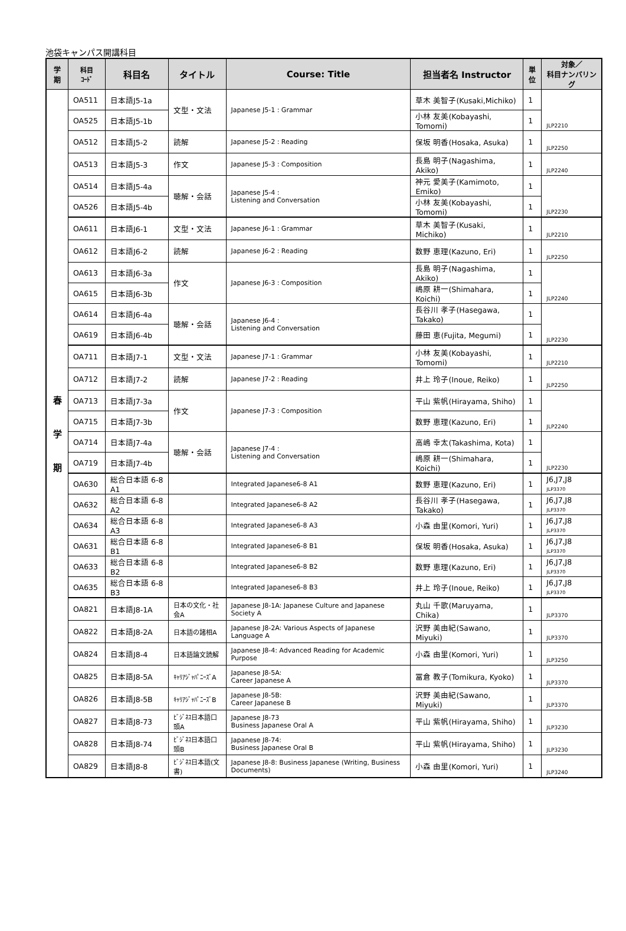池袋キャンパス開講科目
| 学 期 | 科目 ｺｰﾄﾞ | 科目名 | タイトル | Course: Title | 担当者名 Instructor | 単 位 | 対象／ 科目ナンバリング |
| --- | --- | --- | --- | --- | --- | --- | --- |
| 春 学 期 | OA511 | 日本語J5-1a | 文型・文法 | Japanese J5-1 : Grammar | 草木 美智子(Kusaki,Michiko) | 1 | JLP2210 |
| | OA525 | 日本語J5-1b | | | 小林 友美(Kobayashi, Tomomi) | 1 | |
| | OA512 | 日本語J5-2 | 読解 | Japanese J5-2 : Reading | 保坂 明香(Hosaka, Asuka) | 1 | JLP2250 |
| | OA513 | 日本語J5-3 | 作文 | Japanese J5-3 : Composition | 長島 明子(Nagashima, Akiko) | 1 | JLP2240 |
| | OA514 | 日本語J5-4a | 聴解・会話 | Japanese J5-4 : Listening and Conversation | 神元 愛美子(Kamimoto, Emiko) | 1 | JLP2230 |
| | OA526 | 日本語J5-4b | | | 小林 友美(Kobayashi, Tomomi) | 1 | |
| | OA611 | 日本語J6-1 | 文型・文法 | Japanese J6-1 : Grammar | 草木 美智子(Kusaki, Michiko) | 1 | JLP2210 |
| | OA612 | 日本語J6-2 | 読解 | Japanese J6-2 : Reading | 数野 恵理(Kazuno, Eri) | 1 | JLP2250 |
| | OA613 | 日本語J6-3a | 作文 | Japanese J6-3 : Composition | 長島 明子(Nagashima, Akiko) | 1 | JLP2240 |
| | OA615 | 日本語J6-3b | | | 嶋原 耕一(Shimahara, Koichi) | 1 | |
| | OA614 | 日本語J6-4a | 聴解・会話 | Japanese J6-4 : Listening and Conversation | 長谷川 孝子(Hasegawa, Takako) | 1 | JLP2230 |
| | OA619 | 日本語J6-4b | | | 藤田 恵(Fujita, Megumi) | 1 | |
| | OA711 | 日本語J7-1 | 文型・文法 | Japanese J7-1 : Grammar | 小林 友美(Kobayashi, Tomomi) | 1 | JLP2210 |
| | OA712 | 日本語J7-2 | 読解 | Japanese J7-2 : Reading | 井上 玲子(Inoue, Reiko) | 1 | JLP2250 |
| | OA713 | 日本語J7-3a | 作文 | Japanese J7-3 : Composition | 平山 紫帆(Hirayama, Shiho) | 1 | JLP2240 |
| | OA715 | 日本語J7-3b | | | 数野 恵理(Kazuno, Eri) | 1 | |
| | OA714 | 日本語J7-4a | 聴解・会話 | Japanese J7-4 : Listening and Conversation | 高嶋 幸太(Takashima, Kota) | 1 | JLP2230 |
| | OA719 | 日本語J7-4b | | | 嶋原 耕一(Shimahara, Koichi) | 1 | |
| | OA630 | 総合日本語 6-8 A1 | | Integrated Japanese6-8 A1 | 数野 恵理(Kazuno, Eri) | 1 | J6,J7,J8 JLP3370 |
| | OA632 | 総合日本語 6-8 A2 | | Integrated Japanese6-8 A2 | 長谷川 孝子(Hasegawa, Takako) | 1 | J6,J7,J8 JLP3370 |
| | OA634 | 総合日本語 6-8 A3 | | Integrated Japanese6-8 A3 | 小森 由里(Komori, Yuri) | 1 | J6,J7,J8 JLP3370 |
| | OA631 | 総合日本語 6-8 B1 | | Integrated Japanese6-8 B1 | 保坂 明香(Hosaka, Asuka) | 1 | J6,J7,J8 JLP3370 |
| | OA633 | 総合日本語 6-8 B2 | | Integrated Japanese6-8 B2 | 数野 恵理(Kazuno, Eri) | 1 | J6,J7,J8 JLP3370 |
| | OA635 | 総合日本語 6-8 B3 | | Integrated Japanese6-8 B3 | 井上 玲子(Inoue, Reiko) | 1 | J6,J7,J8 JLP3370 |
| | OA821 | 日本語J8-1A | 日本の文化・社会A | Japanese J8-1A: Japanese Culture and Japanese Society A | 丸山 千歌(Maruyama, Chika) | 1 | JLP3370 |
| | OA822 | 日本語J8-2A | 日本語の諸相A | Japanese J8-2A: Various Aspects of Japanese Language A | 沢野 美由紀(Sawano, Miyuki) | 1 | JLP3370 |
| | OA824 | 日本語J8-4 | 日本語論文読解 | Japanese J8-4: Advanced Reading for Academic Purpose | 小森 由里(Komori, Yuri) | 1 | JLP3250 |
| | OA825 | 日本語J8-5A | ｷｬﾘｱｼﾞｬﾊﾟﾆｰｽﾞA | Japanese J8-5A: Career Japanese A | 冨倉 教子(Tomikura, Kyoko) | 1 | JLP3370 |
| | OA826 | 日本語J8-5B | ｷｬﾘｱｼﾞｬﾊﾟﾆｰｽﾞB | Japanese J8-5B: Career Japanese B | 沢野 美由紀(Sawano, Miyuki) | 1 | JLP3370 |
| | OA827 | 日本語J8-73 | ﾋﾞｼﾞﾈｽ日本語口頭A | Japanese J8-73 Business Japanese Oral A | 平山 紫帆(Hirayama, Shiho) | 1 | JLP3230 |
| | OA828 | 日本語J8-74 | ﾋﾞｼﾞﾈｽ日本語口頭B | Japanese J8-74: Business Japanese Oral B | 平山 紫帆(Hirayama, Shiho) | 1 | JLP3230 |
| | OA829 | 日本語J8-8 | ﾋﾞｼﾞﾈｽ日本語(文書) | Japanese J8-8: Business Japanese (Writing, Business Documents) | 小森 由里(Komori, Yuri) | 1 | JLP3240 |